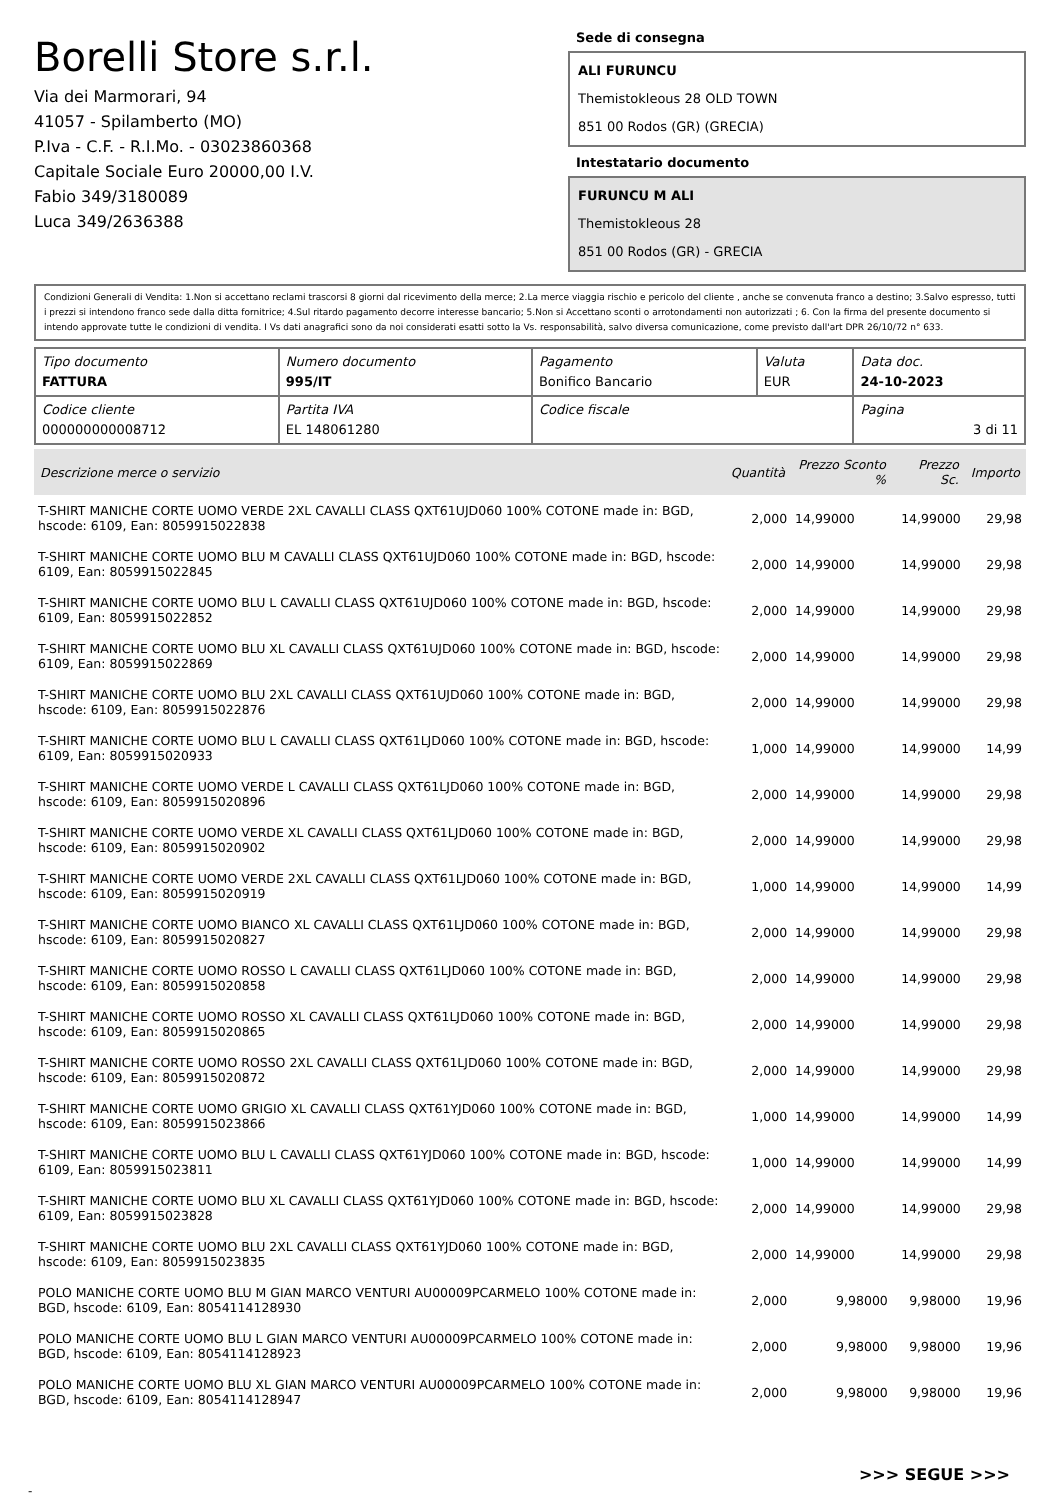Borelli Store s.r.l.
Via dei Marmorari, 94
41057 - Spilamberto (MO)
P.Iva - C.F. - R.I.Mo. - 03023860368
Capitale Sociale Euro 20000,00 I.V.
Fabio 349/3180089
Luca 349/2636388
Sede di consegna
ALI FURUNCU
Themistokleous 28 OLD TOWN
851 00 Rodos (GR) (GRECIA)
Intestatario documento
FURUNCU M ALI
Themistokleous 28
851 00 Rodos (GR) - GRECIA
Condizioni Generali di Vendita: 1.Non si accettano reclami trascorsi 8 giorni dal ricevimento della merce; 2.La merce viaggia rischio e pericolo del cliente , anche se convenuta franco a destino; 3.Salvo espresso, tutti i prezzi si intendono franco sede dalla ditta fornitrice; 4.Sul ritardo pagamento decorre interesse bancario; 5.Non si Accettano sconti o arrotondamenti non autorizzati ; 6. Con la firma del presente documento si intendo approvate tutte le condizioni di vendita. I Vs dati anagrafici sono da noi considerati esatti sotto la Vs. responsabilità, salvo diversa comunicazione, come previsto dall'art DPR 26/10/72 n° 633.
| Tipo documento FATTURA | Numero documento 995/IT | Pagamento Bonifico Bancario | Valuta EUR | Data doc. 24-10-2023 |
| Codice cliente 000000000008712 | Partita IVA EL 148061280 | Codice fiscale | | Pagina 3 di 11 |
| Descrizione merce o servizio | Quantità | Prezzo Sconto % | Prezzo Sc. | Importo |
| --- | --- | --- | --- | --- |
| T-SHIRT MANICHE CORTE UOMO VERDE 2XL CAVALLI CLASS QXT61UJD060 100% COTONE made in: BGD, hscode: 6109, Ean: 8059915022838 | 2,000 | 14,99000 | 14,99000 | 29,98 |
| T-SHIRT MANICHE CORTE UOMO BLU M CAVALLI CLASS QXT61UJD060 100% COTONE made in: BGD, hscode: 6109, Ean: 8059915022845 | 2,000 | 14,99000 | 14,99000 | 29,98 |
| T-SHIRT MANICHE CORTE UOMO BLU L CAVALLI CLASS QXT61UJD060 100% COTONE made in: BGD, hscode: 6109, Ean: 8059915022852 | 2,000 | 14,99000 | 14,99000 | 29,98 |
| T-SHIRT MANICHE CORTE UOMO BLU XL CAVALLI CLASS QXT61UJD060 100% COTONE made in: BGD, hscode: 6109, Ean: 8059915022869 | 2,000 | 14,99000 | 14,99000 | 29,98 |
| T-SHIRT MANICHE CORTE UOMO BLU 2XL CAVALLI CLASS QXT61UJD060 100% COTONE made in: BGD, hscode: 6109, Ean: 8059915022876 | 2,000 | 14,99000 | 14,99000 | 29,98 |
| T-SHIRT MANICHE CORTE UOMO BLU L CAVALLI CLASS QXT61LJD060 100% COTONE made in: BGD, hscode: 6109, Ean: 8059915020933 | 1,000 | 14,99000 | 14,99000 | 14,99 |
| T-SHIRT MANICHE CORTE UOMO VERDE L CAVALLI CLASS QXT61LJD060 100% COTONE made in: BGD, hscode: 6109, Ean: 8059915020896 | 2,000 | 14,99000 | 14,99000 | 29,98 |
| T-SHIRT MANICHE CORTE UOMO VERDE XL CAVALLI CLASS QXT61LJD060 100% COTONE made in: BGD, hscode: 6109, Ean: 8059915020902 | 2,000 | 14,99000 | 14,99000 | 29,98 |
| T-SHIRT MANICHE CORTE UOMO VERDE 2XL CAVALLI CLASS QXT61LJD060 100% COTONE made in: BGD, hscode: 6109, Ean: 8059915020919 | 1,000 | 14,99000 | 14,99000 | 14,99 |
| T-SHIRT MANICHE CORTE UOMO BIANCO XL CAVALLI CLASS QXT61LJD060 100% COTONE made in: BGD, hscode: 6109, Ean: 8059915020827 | 2,000 | 14,99000 | 14,99000 | 29,98 |
| T-SHIRT MANICHE CORTE UOMO ROSSO L CAVALLI CLASS QXT61LJD060 100% COTONE made in: BGD, hscode: 6109, Ean: 8059915020858 | 2,000 | 14,99000 | 14,99000 | 29,98 |
| T-SHIRT MANICHE CORTE UOMO ROSSO XL CAVALLI CLASS QXT61LJD060 100% COTONE made in: BGD, hscode: 6109, Ean: 8059915020865 | 2,000 | 14,99000 | 14,99000 | 29,98 |
| T-SHIRT MANICHE CORTE UOMO ROSSO 2XL CAVALLI CLASS QXT61LJD060 100% COTONE made in: BGD, hscode: 6109, Ean: 8059915020872 | 2,000 | 14,99000 | 14,99000 | 29,98 |
| T-SHIRT MANICHE CORTE UOMO GRIGIO XL CAVALLI CLASS QXT61YJD060 100% COTONE made in: BGD, hscode: 6109, Ean: 8059915023866 | 1,000 | 14,99000 | 14,99000 | 14,99 |
| T-SHIRT MANICHE CORTE UOMO BLU L CAVALLI CLASS QXT61YJD060 100% COTONE made in: BGD, hscode: 6109, Ean: 8059915023811 | 1,000 | 14,99000 | 14,99000 | 14,99 |
| T-SHIRT MANICHE CORTE UOMO BLU XL CAVALLI CLASS QXT61YJD060 100% COTONE made in: BGD, hscode: 6109, Ean: 8059915023828 | 2,000 | 14,99000 | 14,99000 | 29,98 |
| T-SHIRT MANICHE CORTE UOMO BLU 2XL CAVALLI CLASS QXT61YJD060 100% COTONE made in: BGD, hscode: 6109, Ean: 8059915023835 | 2,000 | 14,99000 | 14,99000 | 29,98 |
| POLO MANICHE CORTE UOMO BLU M GIAN MARCO VENTURI AU00009PCARMELO 100% COTONE made in: BGD, hscode: 6109, Ean: 8054114128930 | 2,000 | 9,98000 | 9,98000 | 19,96 |
| POLO MANICHE CORTE UOMO BLU L GIAN MARCO VENTURI AU00009PCARMELO 100% COTONE made in: BGD, hscode: 6109, Ean: 8054114128923 | 2,000 | 9,98000 | 9,98000 | 19,96 |
| POLO MANICHE CORTE UOMO BLU XL GIAN MARCO VENTURI AU00009PCARMELO 100% COTONE made in: BGD, hscode: 6109, Ean: 8054114128947 | 2,000 | 9,98000 | 9,98000 | 19,96 |
>>> SEGUE >>>
-